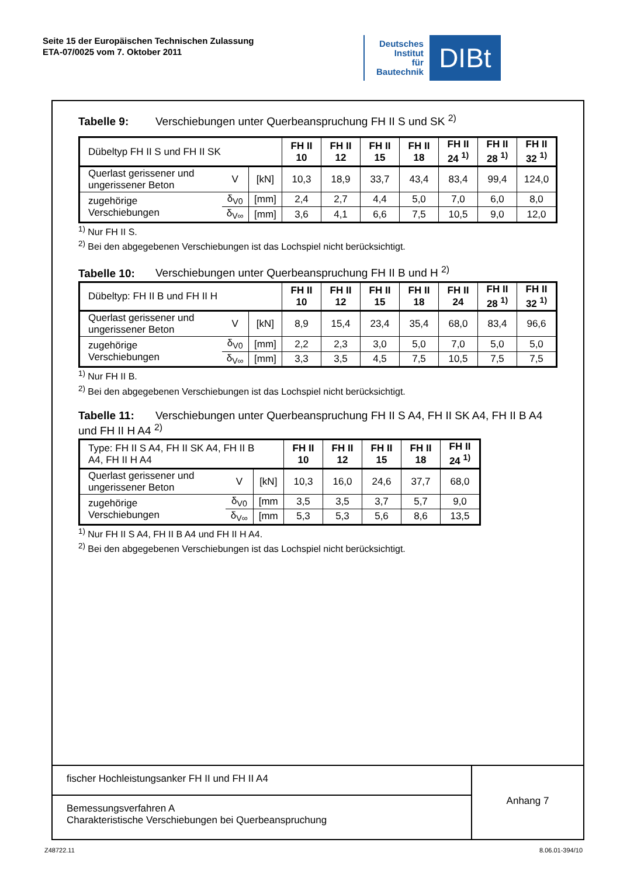Seite 15 der Europäischen Technischen Zulassung
ETA-07/0025 vom 7. Oktober 2011
Deutsches
Institut
für
Bautechnik
DIBt
Tabelle 9: Verschiebungen unter Querbeanspruchung FH II S und SK <sup>2)</sup>
| Dübeltyp FH II S und FH II SK | | | FH II 10 | FH II 12 | FH II 15 | FH II 18 | FH II 24 <sup>1)</sup> | FH II 28 <sup>1)</sup> | FH II 32 <sup>1)</sup> |
| Querlast gerissener und ungerissener Beton | V | [kN] | 10,3 | 18,9 | 33,7 | 43,4 | 83,4 | 99,4 | 124,0 |
| zugehörige Verschiebungen | δ<sub>V0</sub> | [mm] | 2,4 | 2,7 | 4,4 | 5,0 | 7,0 | 6,0 | 8,0 |
| | δ<sub>V∞</sub> | [mm] | 3,6 | 4,1 | 6,6 | 7,5 | 10,5 | 9,0 | 12,0 |
<sup>1)</sup> Nur FH II S.
<sup>2)</sup> Bei den abgegebenen Verschiebungen ist das Lochspiel nicht berücksichtigt.
Tabelle 10: Verschiebungen unter Querbeanspruchung FH II B und H <sup>2)</sup>
| Dübeltyp: FH II B und FH II H | | | FH II 10 | FH II 12 | FH II 15 | FH II 18 | FH II 24 | FH II 28 <sup>1)</sup> | FH II 32 <sup>1)</sup> |
| Querlast gerissener und ungerissener Beton | V | [kN] | 8,9 | 15,4 | 23,4 | 35,4 | 68,0 | 83,4 | 96,6 |
| zugehörige Verschiebungen | δ<sub>V0</sub> | [mm] | 2,2 | 2,3 | 3,0 | 5,0 | 7,0 | 5,0 | 5,0 |
| | δ<sub>V∞</sub> | [mm] | 3,3 | 3,5 | 4,5 | 7,5 | 10,5 | 7,5 | 7,5 |
<sup>1)</sup> Nur FH II B.
<sup>2)</sup> Bei den abgegebenen Verschiebungen ist das Lochspiel nicht berücksichtigt.
Tabelle 11: Verschiebungen unter Querbeanspruchung FH II S A4, FH II SK A4, FH II B A4 und FH II H A4 <sup>2)</sup>
| Type: FH II S A4, FH II SK A4, FH II B A4, FH II H A4 | | | FH II 10 | FH II 12 | FH II 15 | FH II 18 | FH II 24 <sup>1)</sup> |
| Querlast gerissener und ungerissener Beton | V | [kN] | 10,3 | 16,0 | 24,6 | 37,7 | 68,0 |
| zugehörige Verschiebungen | δ<sub>V0</sub> | [mm | 3,5 | 3,5 | 3,7 | 5,7 | 9,0 |
| | δ<sub>V∞</sub> | [mm | 5,3 | 5,3 | 5,6 | 8,6 | 13,5 |
<sup>1)</sup> Nur FH II S A4, FH II B A4 und FH II H A4.
<sup>2)</sup> Bei den abgegebenen Verschiebungen ist das Lochspiel nicht berücksichtigt.
fischer Hochleistungsanker FH II und FH II A4
Bemessungsverfahren A
Charakteristische Verschiebungen bei Querbeanspruchung
Anhang 7
Z48722.11 8.06.01-394/10